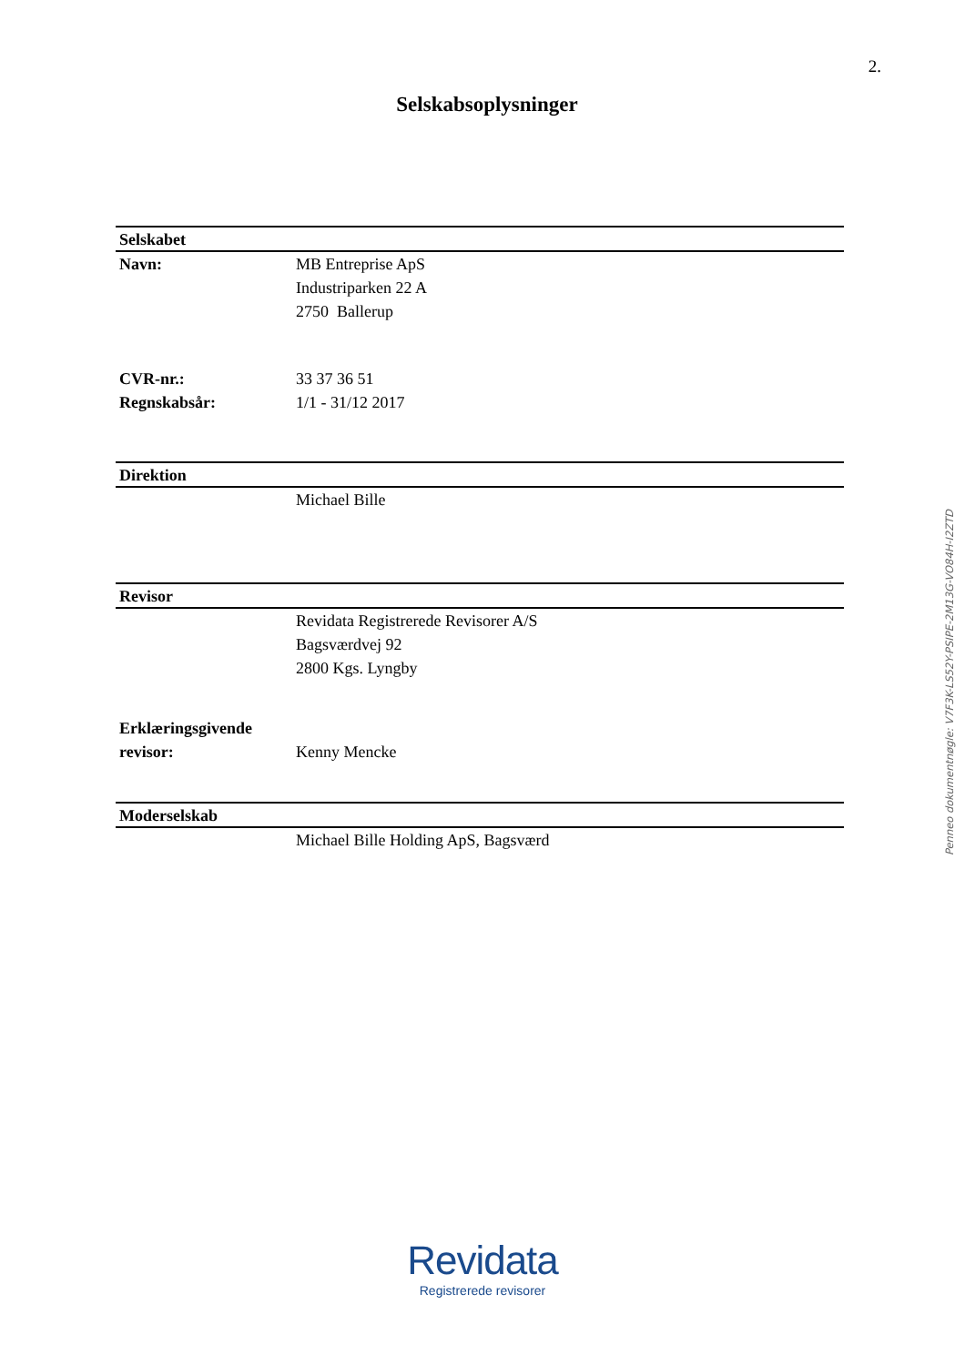2.
Selskabsoplysninger
Selskabet
Navn: MB Entreprise ApS
Industriparken 22 A
2750 Ballerup
CVR-nr.: 33 37 36 51
Regnskabsår: 1/1 - 31/12 2017
Direktion
Michael Bille
Revisor
Revidata Registrerede Revisorer A/S
Bagsværdvej 92
2800 Kgs. Lyngby
Erklæringsgivende
revisor:
Kenny Mencke
Moderselskab
Michael Bille Holding ApS, Bagsværd
Penneo dokumentnøgle: V7F3K-LS52Y-PSIPE-2M13G-VO84H-I2ZTD
Revidata
Registrerede revisorer